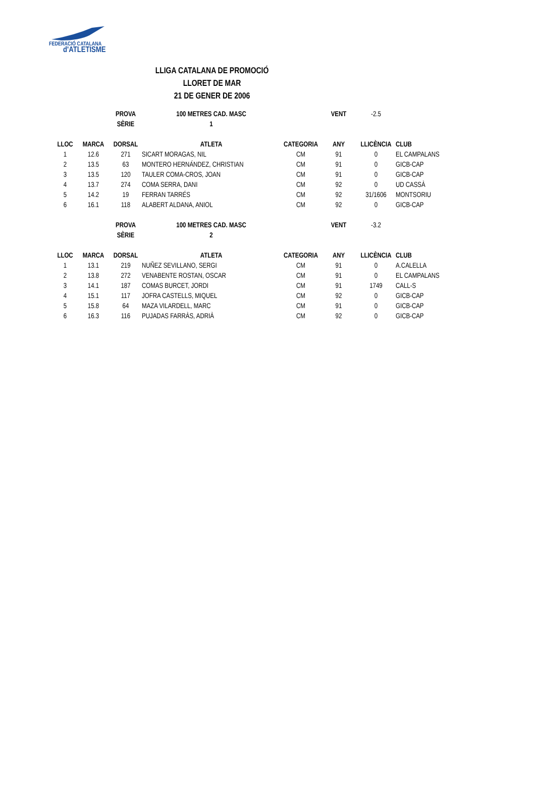FEDERACIÓ CATALANA
d'ATLETISME
LLIGA CATALANA DE PROMOCIÓ
LLORET DE MAR
21 DE GENER DE 2006
| | | PROVA | 100 METRES CAD. MASC | | VENT | -2.5 | |
| | | SÈRIE | 1 | | | | |
| LLOC | MARCA | DORSAL | ATLETA | CATEGORIA | ANY | LLICÈNCIA | CLUB |
| 1 | 12.6 | 271 | SICART MORAGAS, NIL | CM | 91 | 0 | EL CAMPALANS |
| 2 | 13.5 | 63 | MONTERO HERNÁNDEZ, CHRISTIAN | CM | 91 | 0 | GICB-CAP |
| 3 | 13.5 | 120 | TAULER COMA-CROS, JOAN | CM | 91 | 0 | GICB-CAP |
| 4 | 13.7 | 274 | COMA SERRA, DANI | CM | 92 | 0 | UD CASSÀ |
| 5 | 14.2 | 19 | FERRAN TARRÉS | CM | 92 | 31/1606 | MONTSORIU |
| 6 | 16.1 | 118 | ALABERT ALDANA, ANIOL | CM | 92 | 0 | GICB-CAP |
| | | PROVA | 100 METRES CAD. MASC | | VENT | -3.2 | |
| | | SÈRIE | 2 | | | | |
| LLOC | MARCA | DORSAL | ATLETA | CATEGORIA | ANY | LLICÈNCIA | CLUB |
| 1 | 13.1 | 219 | NUÑEZ SEVILLANO, SERGI | CM | 91 | 0 | A.CALELLA |
| 2 | 13.8 | 272 | VENABENTE ROSTAN, OSCAR | CM | 91 | 0 | EL CAMPALANS |
| 3 | 14.1 | 187 | COMAS BURCET, JORDI | CM | 91 | 1749 | CALL-S |
| 4 | 15.1 | 117 | JOFRA CASTELLS, MIQUEL | CM | 92 | 0 | GICB-CAP |
| 5 | 15.8 | 64 | MAZA VILARDELL, MARC | CM | 91 | 0 | GICB-CAP |
| 6 | 16.3 | 116 | PUJADAS FARRÀS, ADRIÀ | CM | 92 | 0 | GICB-CAP |